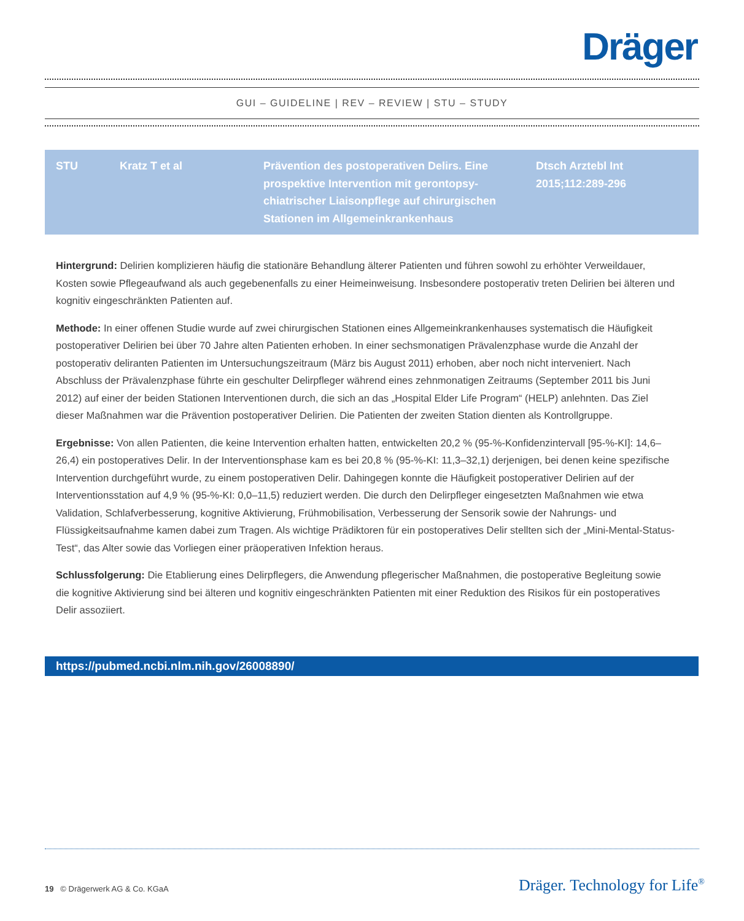Dräger
GUI – GUIDELINE | REV – REVIEW | STU – STUDY
| STU | Kratz T et al | Prävention des postoperativen Delirs. Eine prospektive Intervention mit gerontopsy­chiatrischer Liaisonpflege auf chirurgischen Stationen im Allgemeinkrankenhaus | Dtsch Arztebl Int 2015;112:289-296 |
Hintergrund: Delirien komplizieren häufig die stationäre Behandlung älterer Patienten und führen sowohl zu erhöhter Verweildauer, Kosten sowie Pflegeaufwand als auch gegebenenfalls zu einer Heimeinweisung. Insbesondere postoperativ treten Delirien bei älteren und kognitiv eingeschränkten Patienten auf.
Methode: In einer offenen Studie wurde auf zwei chirurgischen Stationen eines Allgemeinkrankenhauses systematisch die Häufigkeit postoperativer Delirien bei über 70 Jahre alten Patienten erhoben. In einer sechsmonatigen Prävalenzphase wurde die Anzahl der postoperativ deliranten Patienten im Untersuchungszeitraum (März bis August 2011) erhoben, aber noch nicht interveniert. Nach Abschluss der Prävalenzphase führte ein geschulter Delirpfleger während eines zehnmonatigen Zeitraums (September 2011 bis Juni 2012) auf einer der beiden Stationen Interventionen durch, die sich an das „Hospital Elder Life Program“ (HELP) anlehnten. Das Ziel dieser Maßnahmen war die Prävention postoperativer Delirien. Die Patienten der zweiten Station dienten als Kontrollgruppe.
Ergebnisse: Von allen Patienten, die keine Intervention erhalten hatten, entwickelten 20,2 % (95-%-Konfidenzintervall [95-%-KI]: 14,6–26,4) ein postoperatives Delir. In der Interventionsphase kam es bei 20,8 % (95-%-KI: 11,3–32,1) derjenigen, bei denen keine spezifische Intervention durchgeführt wurde, zu einem postoperativen Delir. Dahingegen konnte die Häufigkeit postoperativer Delirien auf der Interventionsstation auf 4,9 % (95-%-KI: 0,0–11,5) reduziert werden. Die durch den Delirpfleger eingesetzten Maßnahmen wie etwa Validation, Schlafverbesserung, kognitive Aktivierung, Frühmobilisation, Verbesserung der Sensorik sowie der Nahrungs- und Flüssigkeitsaufnahme kamen dabei zum Tragen. Als wichtige Prädiktoren für ein postoperatives Delir stellten sich der „Mini-Mental-Status-Test“, das Alter sowie das Vorliegen einer präoperativen Infektion heraus.
Schlussfolgerung: Die Etablierung eines Delirpflegers, die Anwendung pflegerischer Maßnahmen, die postoperative Begleitung sowie die kognitive Aktivierung sind bei älteren und kognitiv eingeschränkten Patienten mit einer Reduktion des Risikos für ein postoperatives Delir assoziiert.
https://pubmed.ncbi.nlm.nih.gov/26008890/
19 © Drägerwerk AG & Co. KGaA
Dräger. Technology for Life<sup>®</sup>